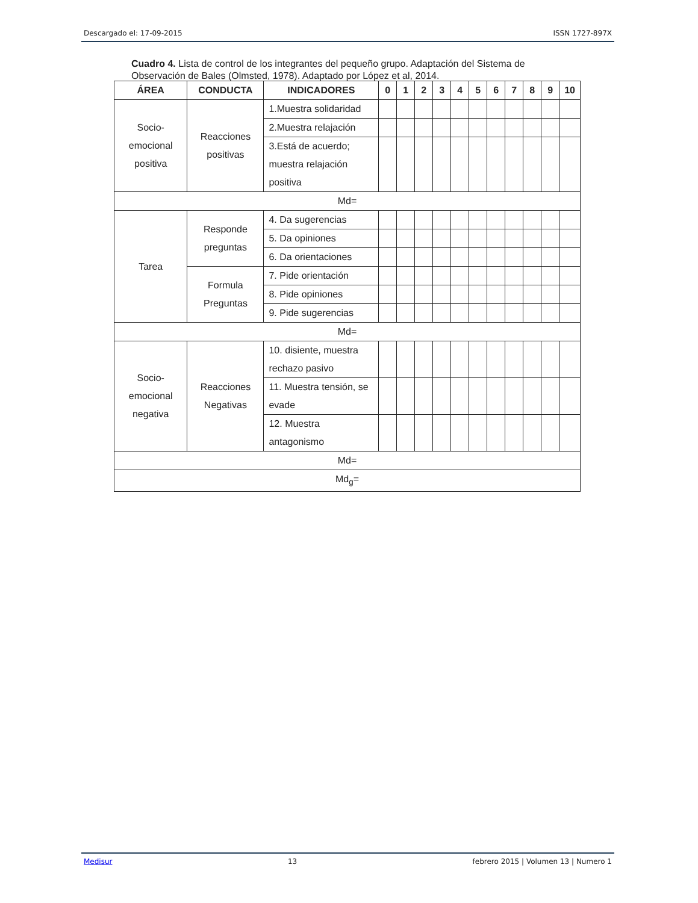Descargado el: 17-09-2015 ISSN 1727-897X
Cuadro 4. Lista de control de los integrantes del pequeño grupo. Adaptación del Sistema de Observación de Bales (Olmsted, 1978). Adaptado por López et al, 2014.
| ÁREA | CONDUCTA | INDICADORES | 0 | 1 | 2 | 3 | 4 | 5 | 6 | 7 | 8 | 9 | 10 |
| --- | --- | --- | --- | --- | --- | --- | --- | --- | --- | --- | --- | --- | --- |
| Socio-emocional positiva | Reacciones positivas | 1.Muestra solidaridad | | | | | | | | | | | |
| | | 2.Muestra relajación | | | | | | | | | | | |
| | | 3.Está de acuerdo; muestra relajación positiva | | | | | | | | | | | |
| Md= | | | | | | | | | | | | | |
| Tarea | Responde preguntas | 4. Da sugerencias | | | | | | | | | | | |
| | | 5. Da opiniones | | | | | | | | | | | |
| | | 6. Da orientaciones | | | | | | | | | | | |
| | Formula Preguntas | 7. Pide orientación | | | | | | | | | | | |
| | | 8. Pide opiniones | | | | | | | | | | | |
| | | 9. Pide sugerencias | | | | | | | | | | | |
| Md= | | | | | | | | | | | | | |
| Socio-emocional negativa | Reacciones Negativas | 10. disiente, muestra rechazo pasivo | | | | | | | | | | | |
| | | 11. Muestra tensión, se evade | | | | | | | | | | | |
| | | 12. Muestra antagonismo | | | | | | | | | | | |
| Md= | | | | | | | | | | | | | |
| Md<sub>g</sub>= | | | | | | | | | | | | | |
Medisur 13 febrero 2015 | Volumen 13 | Numero 1